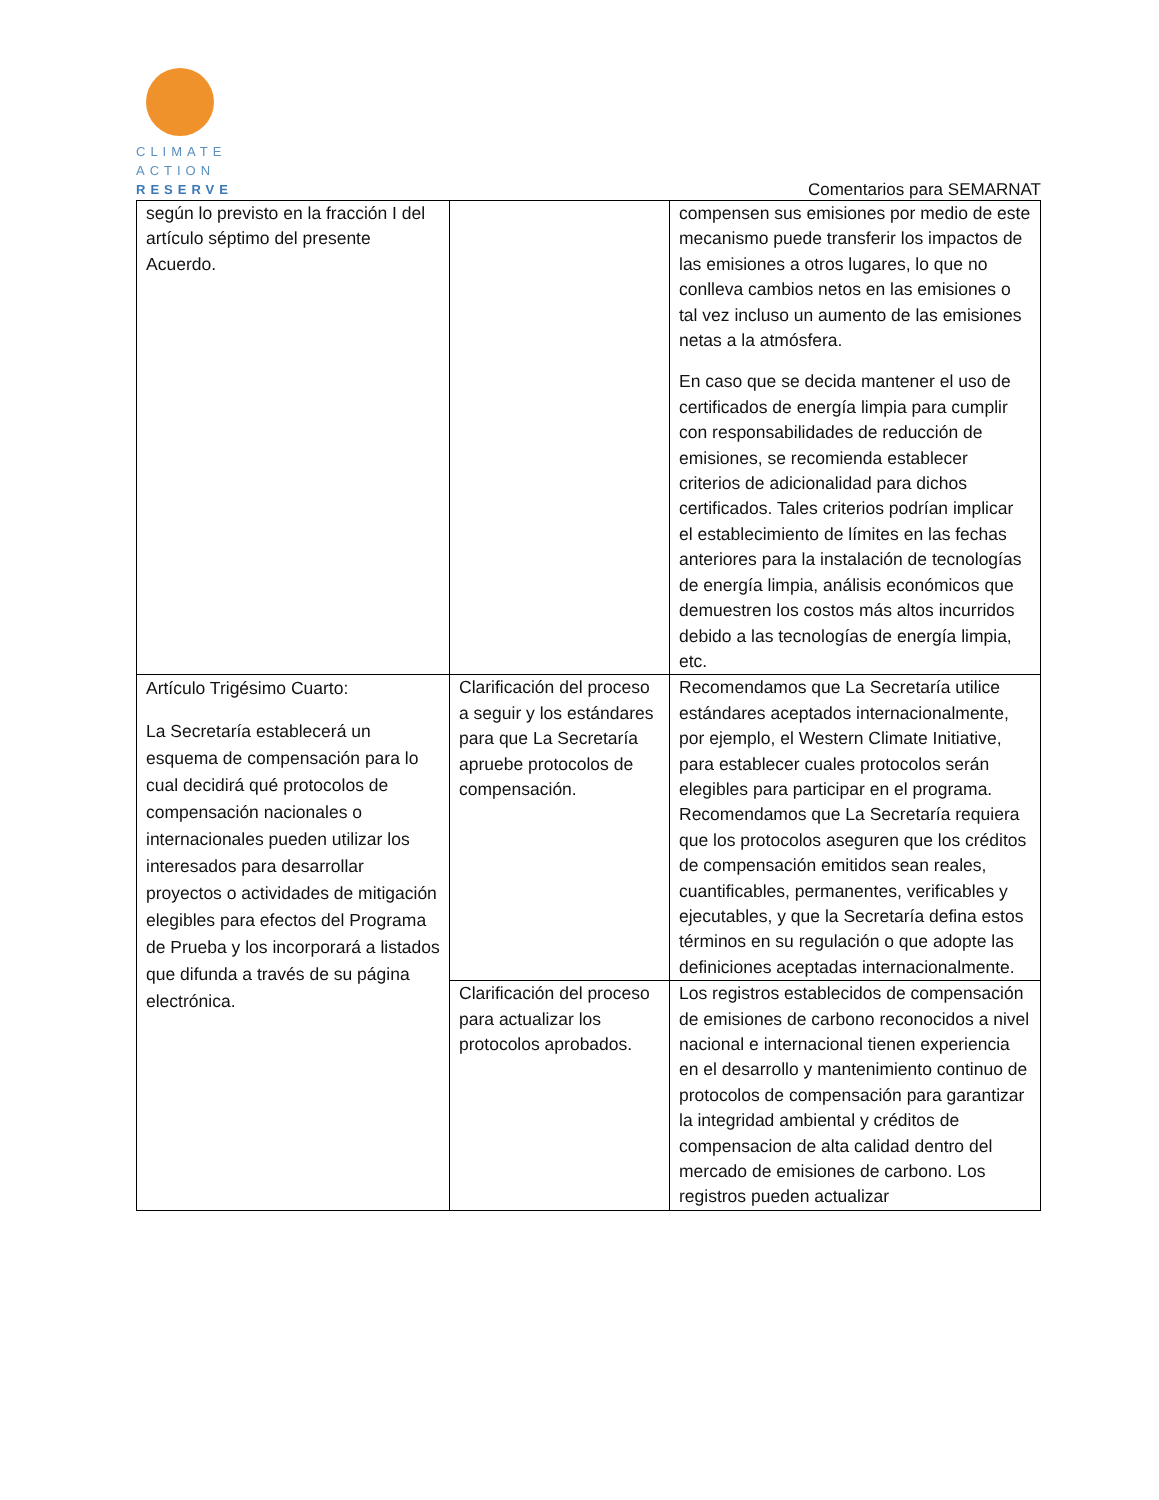CLIMATE
ACTION
RESERVE
Comentarios para SEMARNAT
| según lo previsto en la fracción I del artículo séptimo del presente Acuerdo. | | compensen sus emisiones por medio de este mecanismo puede transferir los impactos de las emisiones a otros lugares, lo que no conlleva cambios netos en las emisiones o tal vez incluso un aumento de las emisiones netas a la atmósfera. En caso que se decida mantener el uso de certificados de energía limpia para cumplir con responsabilidades de reducción de emisiones, se recomienda establecer criterios de adicionalidad para dichos certificados. Tales criterios podrían implicar el establecimiento de límites en las fechas anteriores para la instalación de tecnologías de energía limpia, análisis económicos que demuestren los costos más altos incurridos debido a las tecnologías de energía limpia, etc. |
| Artículo Trigésimo Cuarto: La Secretaría establecerá un esquema de compensación para lo cual decidirá qué protocolos de compensación nacionales o internacionales pueden utilizar los interesados para desarrollar proyectos o actividades de mitigación elegibles para efectos del Programa de Prueba y los incorporará a listados que difunda a través de su página electrónica. | Clarificación del proceso a seguir y los estándares para que La Secretaría apruebe protocolos de compensación. | Recomendamos que La Secretaría utilice estándares aceptados internacionalmente, por ejemplo, el Western Climate Initiative, para establecer cuales protocolos serán elegibles para participar en el programa. Recomendamos que La Secretaría requiera que los protocolos aseguren que los créditos de compensación emitidos sean reales, cuantificables, permanentes, verificables y ejecutables, y que la Secretaría defina estos términos en su regulación o que adopte las definiciones aceptadas internacionalmente. |
| | Clarificación del proceso para actualizar los protocolos aprobados. | Los registros establecidos de compensación de emisiones de carbono reconocidos a nivel nacional e internacional tienen experiencia en el desarrollo y mantenimiento continuo de protocolos de compensación para garantizar la integridad ambiental y créditos de compensacion de alta calidad dentro del mercado de emisiones de carbono. Los registros pueden actualizar |